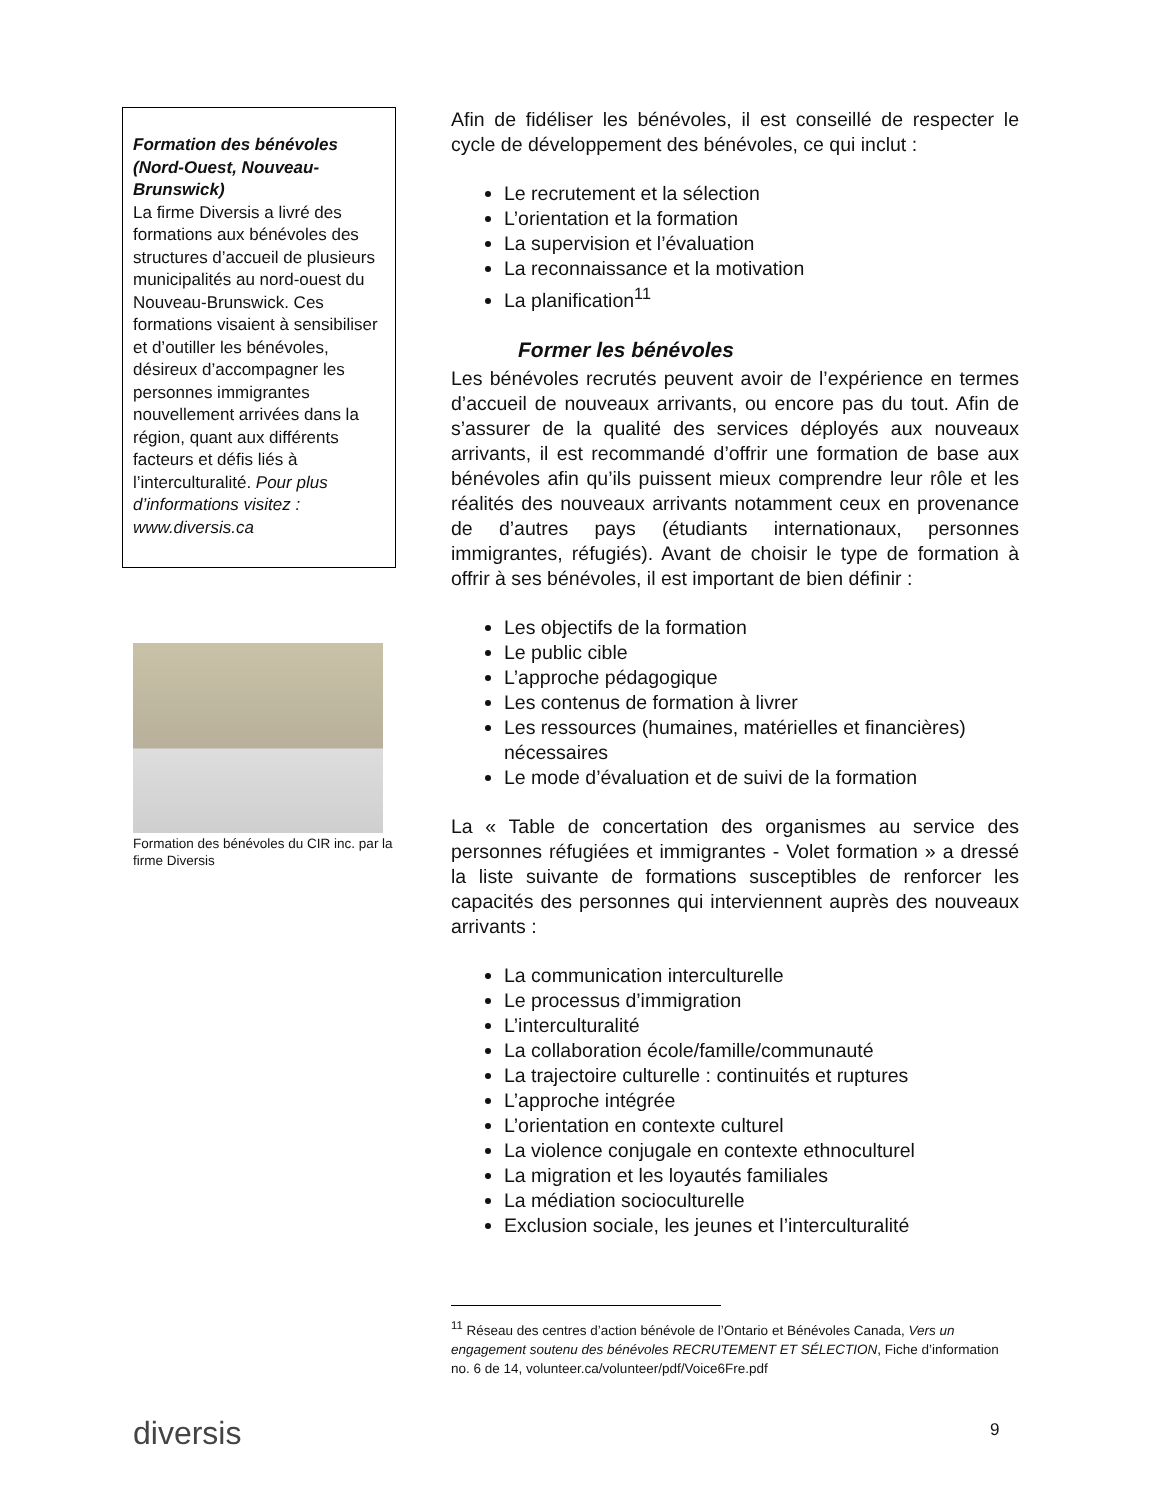Formation des bénévoles (Nord-Ouest, Nouveau-Brunswick)
La firme Diversis a livré des formations aux bénévoles des structures d’accueil de plusieurs municipalités au nord-ouest du Nouveau-Brunswick. Ces formations visaient à sensibiliser et d’outiller les bénévoles, désireux d’accompagner les personnes immigrantes nouvellement arrivées dans la région, quant aux différents facteurs et défis liés à l’interculturalité. Pour plus d’informations visitez : www.diversis.ca
Formation des bénévoles du CIR inc. par la firme Diversis
Afin de fidéliser les bénévoles, il est conseillé de respecter le cycle de développement des bénévoles, ce qui inclut :
Le recrutement et la sélection
L’orientation et la formation
La supervision et l’évaluation
La reconnaissance et la motivation
La planification<sup>11</sup>
Former les bénévoles
Les bénévoles recrutés peuvent avoir de l’expérience en termes d’accueil de nouveaux arrivants, ou encore pas du tout. Afin de s’assurer de la qualité des services déployés aux nouveaux arrivants, il est recommandé d’offrir une formation de base aux bénévoles afin qu’ils puissent mieux comprendre leur rôle et les réalités des nouveaux arrivants notamment ceux en provenance de d’autres pays (étudiants internationaux, personnes immigrantes, réfugiés). Avant de choisir le type de formation à offrir à ses bénévoles, il est important de bien définir :
Les objectifs de la formation
Le public cible
L’approche pédagogique
Les contenus de formation à livrer
Les ressources (humaines, matérielles et financières) nécessaires
Le mode d’évaluation et de suivi de la formation
La « Table de concertation des organismes au service des personnes réfugiées et immigrantes - Volet formation » a dressé la liste suivante de formations susceptibles de renforcer les capacités des personnes qui interviennent auprès des nouveaux arrivants :
La communication interculturelle
Le processus d’immigration
L’interculturalité
La collaboration école/famille/communauté
La trajectoire culturelle : continuités et ruptures
L’approche intégrée
L’orientation en contexte culturel
La violence conjugale en contexte ethnoculturel
La migration et les loyautés familiales
La médiation socioculturelle
Exclusion sociale, les jeunes et l’interculturalité
<sup>11</sup> Réseau des centres d’action bénévole de l’Ontario et Bénévoles Canada, Vers un engagement soutenu des bénévoles RECRUTEMENT ET SÉLECTION, Fiche d’information no. 6 de 14, volunteer.ca/volunteer/pdf/Voice6Fre.pdf
diversis 9